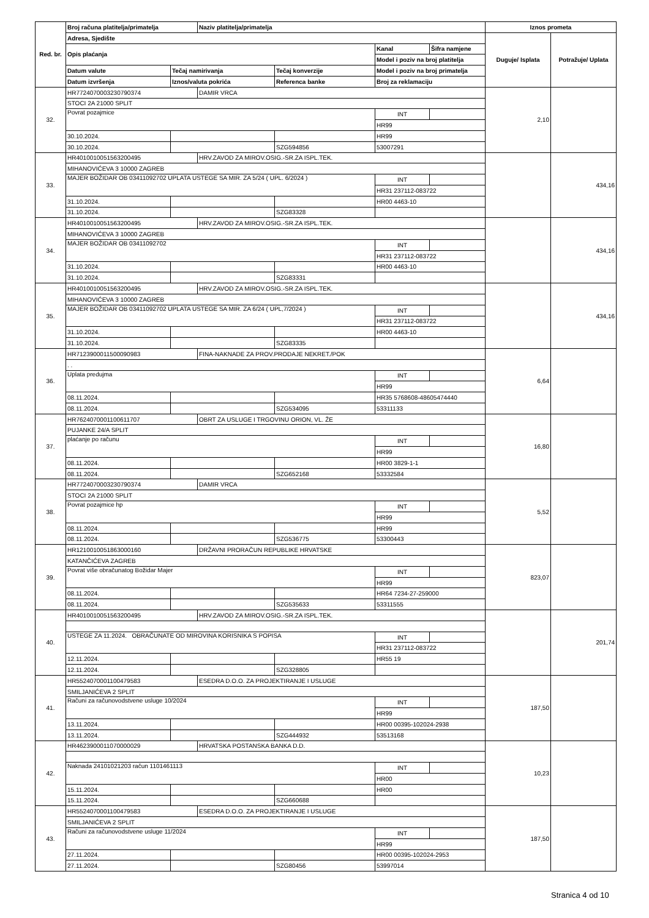| Red. br. | Broj računa platitelja/primatelja | | Naziv platitelja/primatelja | | | | Iznos prometa | |
| --- | --- | --- | --- | --- | --- | --- | --- | --- |
| | Adresa, Sjedište | | | | | | Duguje/ Isplata | Potražuje/ Uplata |
| | Opis plaćanja | | | | Kanal | Šifra namjene | | |
| | | | | | Model i poziv na broj platitelja | | | |
| | Datum valute | Tečaj namirivanja | | Tečaj konverzije | Model i poziv na broj primatelja | | | |
| | Datum izvršenja | Iznos/valuta pokrića | | Referenca banke | Broj za reklamaciju | | | |
| 32. | HR7724070003230790374 | | DAMIR VRCA | | | | 2,10 | |
| | STOCI 2A 21000 SPLIT | | | | | | | |
| | Povrat pozajmice | | | | INT | | | |
| | | | | | HR99 | | | |
| | 30.10.2024. | | | | HR99 | | | |
| | 30.10.2024. | | | SZG594856 | 53007291 | | | |
| 33. | HR4010010051563200495 | | HRV.ZAVOD ZA MIROV.OSIG.-SR.ZA ISPL.TEK. | | | | | 434,16 |
| | MIHANOVIĆEVA 3 10000 ZAGREB | | | | | | | |
| | MAJER BOŽIDAR OB 03411092702 UPLATA USTEGE SA MIR. ZA 5/24 ( UPL. 6/2024 ) | | | | INT | | | |
| | | | | | HR31 237112-083722 | | | |
| | 31.10.2024. | | | | HR00 4463-10 | | | |
| | 31.10.2024. | | | SZG83328 | | | | |
| 34. | HR4010010051563200495 | | HRV.ZAVOD ZA MIROV.OSIG.-SR.ZA ISPL.TEK. | | | | | 434,16 |
| | MIHANOVIĆEVA 3 10000 ZAGREB | | | | | | | |
| | MAJER BOŽIDAR OB 03411092702 | | | | INT | | | |
| | | | | | HR31 237112-083722 | | | |
| | 31.10.2024. | | | | HR00 4463-10 | | | |
| | 31.10.2024. | | | SZG83331 | | | | |
| 35. | HR4010010051563200495 | | HRV.ZAVOD ZA MIROV.OSIG.-SR.ZA ISPL.TEK. | | | | | 434,16 |
| | MIHANOVIĆEVA 3 10000 ZAGREB | | | | | | | |
| | MAJER BOŽIDAR OB 03411092702 UPLATA USTEGE SA MIR. ZA 6/24 ( UPL,7/2024 ) | | | | INT | | | |
| | | | | | HR31 237112-083722 | | | |
| | 31.10.2024. | | | | HR00 4463-10 | | | |
| | 31.10.2024. | | | SZG83335 | | | | |
| 36. | HR7123900011500090983 | | FINA-NAKNADE ZA PROV.PRODAJE NEKRET./POK | | | | 6,64 | |
| | . . | | | | | | | |
| | Uplata predujma | | | | INT | | | |
| | | | | | HR99 | | | |
| | 08.11.2024. | | | | HR35 5768608-48605474440 | | | |
| | 08.11.2024. | | | SZG534095 | 53311133 | | | |
| 37. | HR7624070001100611707 | | OBRT ZA USLUGE I TRGOVINU ORION, VL. ŽE | | | | 16,80 | |
| | PUJANKE 24/A SPLIT | | | | | | | |
| | plaćanje po računu | | | | INT | | | |
| | | | | | HR99 | | | |
| | 08.11.2024. | | | | HR00 3829-1-1 | | | |
| | 08.11.2024. | | | SZG652168 | 53332584 | | | |
| 38. | HR7724070003230790374 | | DAMIR VRCA | | | | 5,52 | |
| | STOCI 2A 21000 SPLIT | | | | | | | |
| | Povrat pozajmice hp | | | | INT | | | |
| | | | | | HR99 | | | |
| | 08.11.2024. | | | | HR99 | | | |
| | 08.11.2024. | | | SZG536775 | 53300443 | | | |
| 39. | HR1210010051863000160 | | DRŽAVNI PRORAČUN REPUBLIKE HRVATSKE | | | | 823,07 | |
| | KATANČIĆEVA ZAGREB | | | | | | | |
| | Povrat više obračunatog Božidar Majer | | | | INT | | | |
| | | | | | HR99 | | | |
| | 08.11.2024. | | | | HR64 7234-27-259000 | | | |
| | 08.11.2024. | | | SZG535633 | 53311555 | | | |
| 40. | HR4010010051563200495 | | HRV.ZAVOD ZA MIROV.OSIG.-SR.ZA ISPL.TEK. | | | | | 201,74 |
| | USTEGE ZA 11.2024. OBRAČUNATE OD MIROVINA KORISNIKA S POPISA | | | | INT | | | |
| | | | | | HR31 237112-083722 | | | |
| | 12.11.2024. | | | | HR55 19 | | | |
| | 12.11.2024. | | | SZG328805 | | | | |
| 41. | HR5524070001100479583 | | ESEDRA D.O.O. ZA PROJEKTIRANJE I USLUGE | | | | 187,50 | |
| | SMILJANIĆEVA 2 SPLIT | | | | | | | |
| | Računi za računovodstvene usluge 10/2024 | | | | INT | | | |
| | | | | | HR99 | | | |
| | 13.11.2024. | | | | HR00 00395-102024-2938 | | | |
| | 13.11.2024. | | | SZG444932 | 53513168 | | | |
| 42. | HR4623900011070000029 | | HRVATSKA POSTANSKA BANKA D.D. | | | | 10,23 | |
| | Naknada 24101021203 račun 1101461113 | | | | INT | | | |
| | | | | | HR00 | | | |
| | 15.11.2024. | | | | HR00 | | | |
| | 15.11.2024. | | | SZG660688 | | | | |
| 43. | HR5524070001100479583 | | ESEDRA D.O.O. ZA PROJEKTIRANJE I USLUGE | | | | 187,50 | |
| | SMILJANIĆEVA 2 SPLIT | | | | | | | |
| | Računi za računovodstvene usluge 11/2024 | | | | INT | | | |
| | | | | | HR99 | | | |
| | 27.11.2024. | | | | HR00 00395-102024-2953 | | | |
| | 27.11.2024. | | | SZG80456 | 53997014 | | | |
Stranica 4 od 10